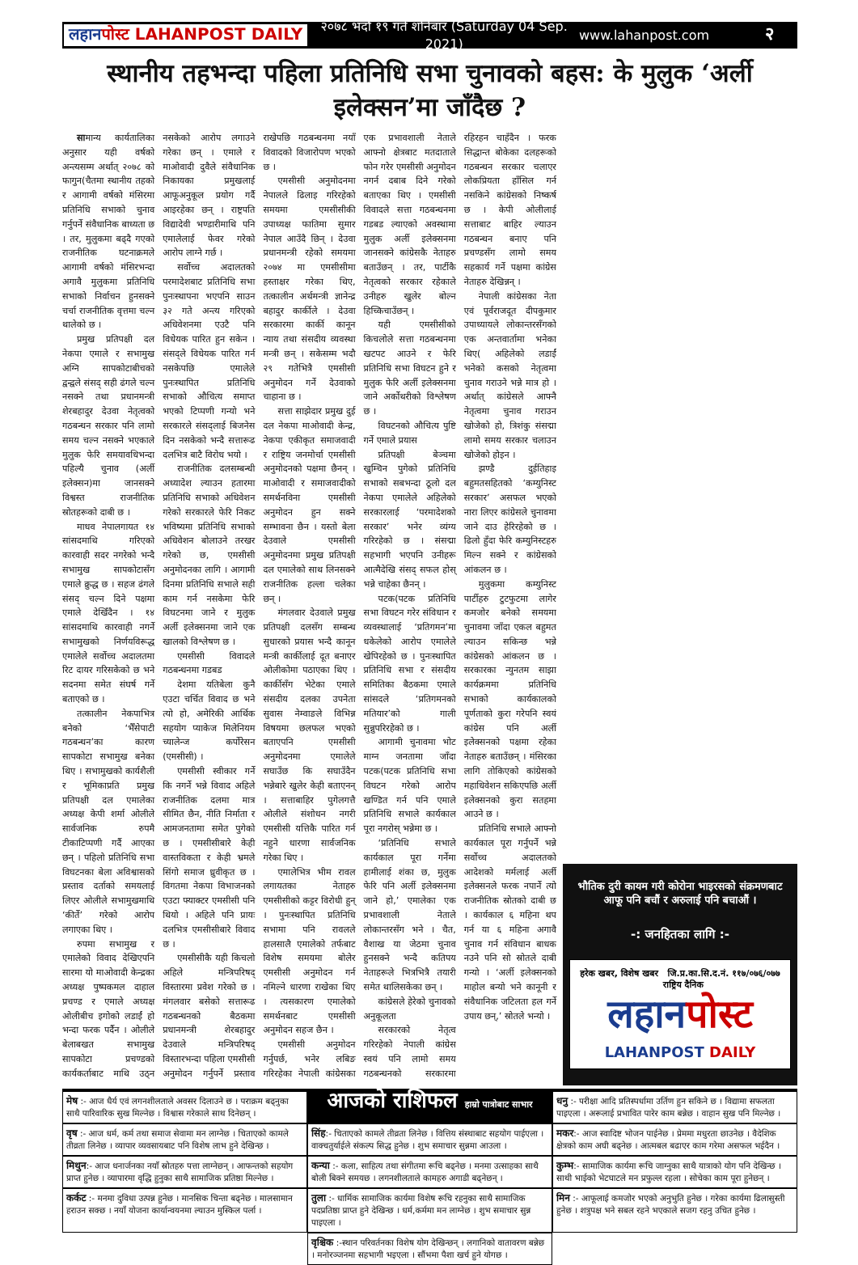लहानपोस्ट LAHANPOST DAILY
२०७८ भदौ १९ गते शनिबार (Saturday 04 Sep. 2021)
www.lahanpost.com
२
स्थानीय तहभन्दा पहिला प्रतिनिधि सभा चुनावको बहस: के मुलुक ‘अर्ली इलेक्सन’मा जाँदैछ ?
सामान्य कार्यतालिका अनुसार यही वर्षको अन्त्यसम्म अर्थात् २०७८ को फागुन(चैतमा स्थानीय तहको र आगामी वर्षको मंसिरमा प्रतिनिधि सभाको चुनाव गर्नुपर्ने संवैधानिक बाध्यता छ । तर, मुलुकमा बढ्दै गएको राजनीतिक घटनाक्रमले आगामी वर्षको मंसिरभन्दा अगावै मुलुकमा प्रतिनिधि सभाको निर्वाचन हुनसक्ने चर्चा राजनीतिक वृत्तमा चल्न थालेको छ ।
प्रमुख प्रतिपक्षी दल नेकपा एमाले र सभामुख अग्नि सापकोटाबीचको द्वन्द्वले संसद् सही ढंगले चल्न नसक्ने तथा प्रधानमन्त्री शेरबहादुर देउवा नेतृत्वको गठबन्धन सरकार पनि लामो समय चल्न नसक्ने भएकाले मुलुक फेरि समयावधिभन्दा पहिल्यै चुनाव (अर्ली इलेक्सन)मा जानसक्ने विश्वस्त राजनीतिक स्रोतहरूको दाबी छ ।
माधव नेपालगायत १४ सांसदमाथि गरिएको कारवाही सदर नगरेको भन्दै सभामुख सापकोटासँग एमाले क्रुद्ध छ । सहज ढंगले संसद् चल्न दिने पक्षमा एमाले देखिँदैन । १४ सांसदमाथि कारवाही नगर्ने सभामुखको निर्णयविरूद्ध एमालेले सर्वोच्च अदालतमा रिट दायर गरिसकेको छ भने सदनमा समेत संघर्ष गर्ने बताएको छ ।
तत्कालीन नेकपाभित्र बनेको ‘भैँसेपाटी गठबन्धन’का कारण सापकोटा सभामुख बनेका थिए । सभामुखको कार्यशैली र भूमिकाप्रति प्रमुख प्रतिपक्षी दल एमालेका अध्यक्ष केपी शर्मा ओलीले सार्वजनिक रुपमै टीकाटिप्पणी गर्दै आएका छन् । पहिलो प्रतिनिधि सभा विघटनका बेला अविश्वासको प्रस्ताव दर्ताको समयलाई लिएर ओलीले सभामुखमाथि ‘कीर्ते’ गरेको आरोप लगाएका थिए ।
रुपमा सभामुख र एमालेको विवाद देखिएपनि सारमा यो माओवादी केन्द्रका अध्यक्ष पुष्पकमल दाहाल प्रचण्ड र एमाले अध्यक्ष ओलीबीच इगोको लडाईं हो भन्दा फरक पर्दैन । ओलीले बेलाबखत सभामुख सापकोटा प्रचण्डको कार्यकर्ताबाट माथि उठ्न नसकेको आरोप लगाउने गरेका छन् । एमाले र माओवादी दुवैले संवैधानिक निकायका प्रमुखलाई आफूअनुकूल प्रयोग गर्दै आइरहेका छन् । राष्ट्रपति विद्यादेवी भण्डारीमाथि पनि एमालेलाई फेवर गरेको आरोप लाग्ने गर्छ ।
सर्वोच्च अदालतको परमादेशबाट प्रतिनिधि सभा पुनःस्थापना भएपनि साउन ३२ गते अन्त्य गरिएको अधिवेशनमा एउटै पनि विधेयक पारित हुन सकेन । संसद्ले विधेयक पारित गर्न नसकेपछि एमालेले पुनःस्थापित प्रतिनिधि सभाको औचित्य समाप्त भएको टिप्पणी गन्यो भने सरकारले संसद्लाई बिजनेस दिन नसकेको भन्दै सत्तारूढ दलभित्र बाटै विरोध भयो ।
राजनीतिक दलसम्बन्धी अध्यादेश ल्याउन हतारमा प्रतिनिधि सभाको अधिवेशन गरेको सरकारले फेरि निकट भविष्यमा प्रतिनिधि सभाको अधिवेशन बोलाउने तरखर गरेको छ, एमसीसी अनुमोदनका लागि । आगामी दिनमा प्रतिनिधि सभाले सही काम गर्न नसकेमा फेरि विघटनमा जाने र मुलुक अर्ली इलेक्सनमा जाने एक खालको विश्लेषण छ ।
एमसीसी विवादले गठबन्धनमा गडबड
देशमा यतिबेला कुनै एउटा चर्चित विवाद छ भने त्यो हो, अमेरिकी आर्थिक सहयोग प्याकेज मिलेनियम च्यालेन्ज कर्पोरेसन (एमसीसी) ।
एमसीसी स्वीकार गर्ने कि नगर्ने भन्ने विवाद अहिले राजनीतिक दलमा मात्र सीमित छैन, नीति निर्माता र आमजनतामा समेत पुगेको छ । एमसीसीबारे केही वास्तविकता र केही भ्रमले सिंगो समाज ध्रुवीकृत छ । विगतमा नेकपा विभाजनको एउटा फ्याक्टर एमसीसी पनि थियो । अहिले पनि प्रायः दलभित्र एमसीसीबारे विवाद छ ।
एमसीसीकै यही किचलो अहिले मन्त्रिपरिषद् विस्तारमा प्रवेश गरेको छ । मंगलवार बसेको सत्तारूढ गठबन्धनको बैठकमा प्रधानमन्त्री शेरबहादुर देउवाले मन्त्रिपरिषद् विस्तारभन्दा पहिला एमसीसी अनुमोदन गर्नुपर्ने प्रस्ताव राखेपछि गठबन्धनमा नयाँ विवादको विजारोपण भएको छ ।
एमसीसी अनुमोदनमा नेपालले ढिलाइ गरिरहेको समयमा एमसीसीकी उपाध्यक्ष फातिमा सुमार नेपाल आउँदै छिन् । देउवा प्रधानमन्त्री रहेको समयमा २०७४ मा एमसीसीमा हस्ताक्षर गरेका थिए, तत्कालीन अर्थमन्त्री ज्ञानेन्द्र बहादुर कार्कीले । देउवा सरकारमा कार्की कानून न्याय तथा संसदीय व्यवस्था मन्त्री छन् । सकेसम्म भदौ २९ गतेभित्रै एमसीसी अनुमोदन गर्ने देउवाको चाहाना छ ।
सत्ता साझेदार प्रमुख दुई दल नेकपा माओवादी केन्द्र, नेकपा एकीकृत समाजवादी र राष्ट्रिय जनमोर्चा एमसीसी अनुमोदनको पक्षमा छैनन् । माओवादी र समाजवादीको समर्थनविना एमसीसी अनुमोदन हुन सक्ने सम्भावना छैन । यस्तो बेला देउवाले एमसीसी अनुमोदनमा प्रमुख प्रतिपक्षी दल एमालेको साथ लिनसक्ने राजनीतिक हल्ला चलेका छन् ।
मंगलवार देउवाले प्रमुख प्रतिपक्षी दलसँग सम्बन्ध सुधारको प्रयास भन्दै कानून मन्त्री कार्कीलाई दूत बनाएर ओलीकोमा पठाएका थिए । कार्कीसँग भेटेका एमाले संसदीय दलका उपनेता सुवास नेम्वाङले विभिन्न विषयमा छलफल भएको बताएपनि एमसीसी अनुमोदनमा एमालेले सघाउँछ कि सघाउँदैन भन्नेबारे खुलेर केही बताएनन् । सत्ताबाहिर पुगेलगत्तै ओलीले संशोधन नगरी एमसीसी यत्तिकै पारित गर्न नहुने धारणा सार्वजनिक गरेका थिए ।
एमालेभित्र भीम रावल लगायतका नेताहरु एमसीसीको कट्टर विरोधी हुन् । पुनःस्थापित प्रतिनिधि सभामा पनि रावलले हालसालै एमालेको तर्फबाट विशेष समयमा बोलेर एमसीसी अनुमोदन गर्न नमिल्ने धारणा राखेका थिए । त्यसकारण एमालेको समर्थनबाट एमसीसी अनुमोदन सहज छैन ।
एमसीसी अनुमोदन गर्नुपर्छ, भनेर लबिङ गरिरहेका नेपाली कांग्रेसका एक प्रभावशाली नेताले आफ्नो क्षेत्रबाट मतदाताले फोन गरेर एमसीसी अनुमोदन नगर्न दबाब दिने गरेको बताएका थिए । एमसीसी विवादले सत्ता गठबन्धनमा गडबड ल्याएको अवस्थामा मुलुक अर्ली इलेक्सनमा जानसक्ने कांग्रेसकै नेताहरु बताउँछन् । तर, पार्टीकै नेतृत्वको सरकार रहेकाले उनीहरु खुलेर बोल्न हिच्किचाउँछन् ।
यही एमसीसीको किचलोले सत्ता गठबन्धनमा खटपट आउने र फेरि प्रतिनिधि सभा विघटन हुने र मुलुक फेरि अर्ली इलेक्सनमा जाने अर्कोथरीको विश्लेषण छ ।
विघटनको औचित्य पुष्टि गर्ने एमाले प्रयास
प्रतिपक्षी बेञ्चमा खुम्चिन पुगेको प्रतिनिधि सभाको सबभन्दा ठूलो दल नेकपा एमालेले अहिलेको सरकारलाई ‘परमादेशको सरकार’ भनेर व्यंग्य गरिरहेको छ । संसद्मा सहभागी भएपनि उनीहरू आत्मैदेखि संसद् सफल होस् भन्ने चाहेका छैनन् ।
पटक(पटक प्रतिनिधि सभा विघटन गरेर संविधान र व्यवस्थालाई ‘प्रतिगमन’मा धकेलेको आरोप एमालेले खेपिरहेको छ । पुनःस्थापित प्रतिनिधि सभा र संसदीय समितिका बैठकमा एमाले सांसदले ‘प्रतिगमनको मतियार’को गाली सुन्नुपरिरहेको छ ।
आगामी चुनावमा भोट माग्न जनतामा जाँदा पटक(पटक प्रतिनिधि सभा विघटन गरेको आरोप खण्डित गर्न पनि एमाले प्रतिनिधि सभाले कार्यकाल पूरा नगरोस् भन्नेमा छ ।
‘प्रतिनिधि सभाले कार्यकाल पूरा गर्नेमा हामीलाई शंका छ, मुलुक फेरि पनि अर्ली इलेक्सनमा जाने हो,’ एमालेका एक प्रभावशाली नेताले लोकान्तरसँग भने । चैत, वैशाख या जेठमा चुनाव हुनसक्ने भन्दै कतिपय नेताहरूले भित्रभित्रै तयारी समेत थालिसकेका छन् ।
कांग्रेसले हेरेको चुनावको अनुकूलता
सरकारको नेतृत्व गरिरहेको नेपाली कांग्रेस स्वयं पनि लामो समय गठबन्धनको सरकारमा रहिरहन चाहँदैन । फरक सिद्धान्त बोकेका दलहरूको गठबन्धन सरकार चलाएर लोकप्रियता हाँसिल गर्न नसकिने कांग्रेसको निष्कर्ष छ । केपी ओलीलाई सत्ताबाट बाहिर ल्याउन गठबन्धन बनाए पनि प्रचण्डसँग लामो समय सहकार्य गर्ने पक्षमा कांग्रेस नेताहरु देखिन्नन् ।
नेपाली कांग्रेसका नेता एवं पूर्वराजदूत दीपकुमार उपाध्यायले लोकान्तरसँगको एक अन्तवार्तामा भनेका थिए( अहिलेको लडाईं भनेको कसको नेतृत्वमा चुनाव गराउने भन्ने मात्र हो । अर्थात् कांग्रेसले आफ्नै नेतृत्वमा चुनाव गराउन खोजेको हो, त्रिशंकु संसद्मा लामो समय सरकार चलाउन खोजेको होइन ।
झण्डै दुईतिहाइ बहुमतसहितको ‘कम्युनिस्ट सरकार’ असफल भएको नारा लिएर कांग्रेसले चुनावमा जाने दाउ हेरिरहेको छ । ढिलो हुँदा फेरि कम्युनिस्टहरु मिल्न सक्ने र कांग्रेसको आंकलन छ ।
मुलुकमा कम्युनिस्ट पार्टीहरु टुटफुटमा लागेर कमजोर बनेको समयमा चुनावमा जाँदा एकल बहुमत ल्याउन सकिन्छ भन्ने कांग्रेसको आंकलन छ । सरकारका न्युनतम साझा कार्यक्रममा प्रतिनिधि सभाको कार्यकालको पूर्णताको कुरा गरेपनि स्वयं कांग्रेस पनि अर्ली इलेक्सनको पक्षमा रहेका नेताहरु बताउँछन् । मंसिरका लागि तोकिएको कांग्रेसको महाधिवेशन सकिएपछि अर्ली इलेक्सनको कुरा सतहमा आउने छ ।
प्रतिनिधि सभाले आफ्नो कार्यकाल पूरा गर्नुपर्ने भन्ने सर्वोच्च अदालतको आदेशको मर्मलाई अर्ली इलेक्सनले फरक नपार्ने त्यो राजनीतिक स्रोतको दाबी छ । कार्यकाल ६ महिना थप गर्न या ६ महिना अगावै चुनाव गर्न संविधान बाधक नउने पनि सो स्रोतले दाबी गन्यो । ‘अर्ली इलेक्सनको माहोल बन्यो भने कानूनी र संवैधानिक जटिलता हल गर्ने उपाय छन्,’ स्रोतले भन्यो ।
भौतिक दुरी कायम गरी कोरोना भाइरसको संक्रमणबाट आफू पनि बचौं र अरुलाई पनि बचाऔं ।
-: जनहितका लागि :-
हरेक खबर, विशेष खबर जि.प्र.का.सि.द.नं. ११७/०७६/०७७ राष्ट्रिय दैनिक
लहानपोस्ट
LAHANPOST DAILY
मेष :- आज धैर्य एवं लगनशीलताले अवसर दिलाउने छ । पराक्रम बढ्नुका साथै पारिवारिक सुख मिल्नेछ । विश्वास गरेकाले साथ दिनेछन् ।
आजको राशिफल हाम्रो पात्रोबाट साभार
धनु :- परीक्षा आदि प्रतिस्पर्धामा उर्तिण हुन सकिने छ । विद्यामा सफलता पाइएला । अरूलाई प्रभावित पारेर काम बन्नेछ । वाहान सुख पनि मिल्नेछ ।
वृष :- आज धर्म, कर्म तथा समाज सेवामा मन लाग्नेछ । चिताएको कामले तीव्रता लिनेछ । व्यापार व्यवसायबाट पनि विशेष लाभ हुने देखिन्छ ।
सिंह:- चिताएको कामले तीव्रता लिनेछ । वित्तिय संस्थाबाट सहयोग पाईएला । वाक्चतुर्याईले संकल्प सिद्ध हुनेछ । शुभ समाचार सुन्नमा आउला ।
मकर:- आज स्वादिष्ट भोजन पाईनेछ । प्रेममा मधुरता छाउनेछ । वैदेशिक क्षेत्रको काम अघी बढ्नेछ । आत्मबल बढाएर काम गरेमा असफल भईदैन ।
मिथुन:- आज धनार्जनका नयाँ स्रोतहरु पत्ता लाग्नेछन् । आफन्तको सहयोग प्राप्त हुनेछ । व्यापारमा वृद्धि हुनुका साथै सामाजिक प्रतिष्ठा मिल्नेछ ।
कन्या :- कला, साहित्य तथा संगीतमा रूचि बढ्नेछ । मनमा उत्साहका साथै बोली बिक्ने समयछ । लगनशीलताले कामहरु अगाडी बढ्नेछन् ।
कुम्भ:- सामाजिक कार्यमा रूचि जाग्नुका साथै यात्राको योग पनि देखिन्छ । साथी भाईको भेटघाटले मन प्रफुल्ल रहला । सोचेका काम पूरा हुनेछन् ।
कर्कट :- मनमा दुविधा उत्पन्न हुनेछ । मानसिक चिन्ता बढ्नेछ । मालसामान हराउन सक्छ । नयाँ योजना कार्यान्वयनमा ल्याउन मुस्किल पर्ला ।
तुला :- धार्मिक सामाजिक कार्यमा विशेष रूचि रहनुका साथै सामाजिक पदप्रतिष्ठा प्राप्त हुने देखिन्छ । धर्म,कर्ममा मन लाग्नेछ । शुभ समाचार सुन्न पाइएला ।
मिन :- आफूलाई कमजोर भएको अनुभुति हुनेछ । गरेका कार्यमा ढिलासुस्ती हुनेछ । शत्रुपक्ष भने सबल रहने भएकाले सजग रहनु उचित हुनेछ ।
वृश्चिक :-स्थान परिवर्तनका विशेष योग देखिन्छन् । लगानिको वातावरण बन्नेछ । मनोरञ्जनमा सहभागी भइएला । सौंभमा पैशा खर्च हुने योगछ ।